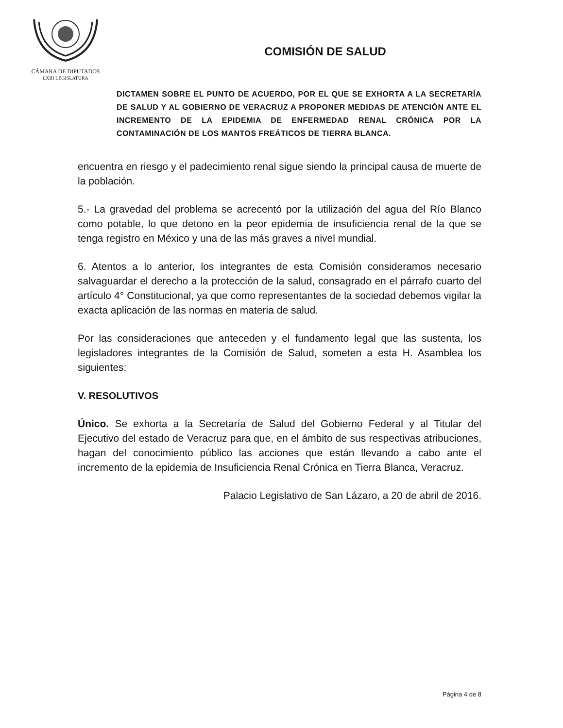CÁMARA DE DIPUTADOS
LXIII LEGISLATURA
COMISIÓN DE SALUD
DICTAMEN SOBRE EL PUNTO DE ACUERDO, POR EL QUE SE EXHORTA A LA SECRETARÍA DE SALUD Y AL GOBIERNO DE VERACRUZ A PROPONER MEDIDAS DE ATENCIÓN ANTE EL INCREMENTO DE LA EPIDEMIA DE ENFERMEDAD RENAL CRÓNICA POR LA CONTAMINACIÓN DE LOS MANTOS FREÁTICOS DE TIERRA BLANCA.
encuentra en riesgo y el padecimiento renal sigue siendo la principal causa de muerte de la población.
5.- La gravedad del problema se acrecentó por la utilización del agua del Río Blanco como potable, lo que detono en la peor epidemia de insuficiencia renal de la que se tenga registro en México y una de las más graves a nivel mundial.
6. Atentos a lo anterior, los integrantes de esta Comisión consideramos necesario salvaguardar el derecho a la protección de la salud, consagrado en el párrafo cuarto del artículo 4° Constitucional, ya que como representantes de la sociedad debemos vigilar la exacta aplicación de las normas en materia de salud.
Por las consideraciones que anteceden y el fundamento legal que las sustenta, los legisladores integrantes de la Comisión de Salud, someten a esta H. Asamblea los siguientes:
V. RESOLUTIVOS
Único. Se exhorta a la Secretaría de Salud del Gobierno Federal y al Titular del Ejecutivo del estado de Veracruz para que, en el ámbito de sus respectivas atribuciones, hagan del conocimiento público las acciones que están llevando a cabo ante el incremento de la epidemia de Insuficiencia Renal Crónica en Tierra Blanca, Veracruz.
Palacio Legislativo de San Lázaro, a 20 de abril de 2016.
Página 4 de 8